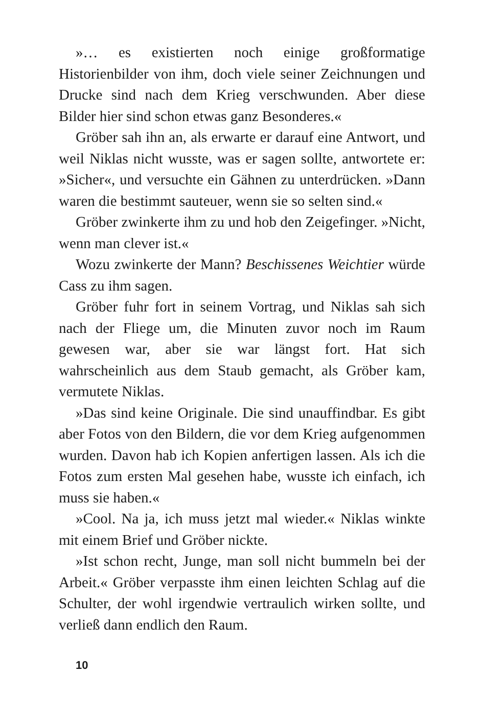»… es existierten noch einige großformatige Historienbilder von ihm, doch viele seiner Zeichnungen und Drucke sind nach dem Krieg verschwunden. Aber diese Bilder hier sind schon etwas ganz Besonderes.«
Gröber sah ihn an, als erwarte er darauf eine Antwort, und weil Niklas nicht wusste, was er sagen sollte, antwortete er: »Sicher«, und versuchte ein Gähnen zu unterdrücken. »Dann waren die bestimmt sauteuer, wenn sie so selten sind.«
Gröber zwinkerte ihm zu und hob den Zeigefinger. »Nicht, wenn man clever ist.«
Wozu zwinkerte der Mann? Beschissenes Weichtier würde Cass zu ihm sagen.
Gröber fuhr fort in seinem Vortrag, und Niklas sah sich nach der Fliege um, die Minuten zuvor noch im Raum gewesen war, aber sie war längst fort. Hat sich wahrscheinlich aus dem Staub gemacht, als Gröber kam, vermutete Niklas.
»Das sind keine Originale. Die sind unauffindbar. Es gibt aber Fotos von den Bildern, die vor dem Krieg aufgenommen wurden. Davon hab ich Kopien anfertigen lassen. Als ich die Fotos zum ersten Mal gesehen habe, wusste ich einfach, ich muss sie haben.«
»Cool. Na ja, ich muss jetzt mal wieder.« Niklas winkte mit einem Brief und Gröber nickte.
»Ist schon recht, Junge, man soll nicht bummeln bei der Arbeit.« Gröber verpasste ihm einen leichten Schlag auf die Schulter, der wohl irgendwie vertraulich wirken sollte, und verließ dann endlich den Raum.
10